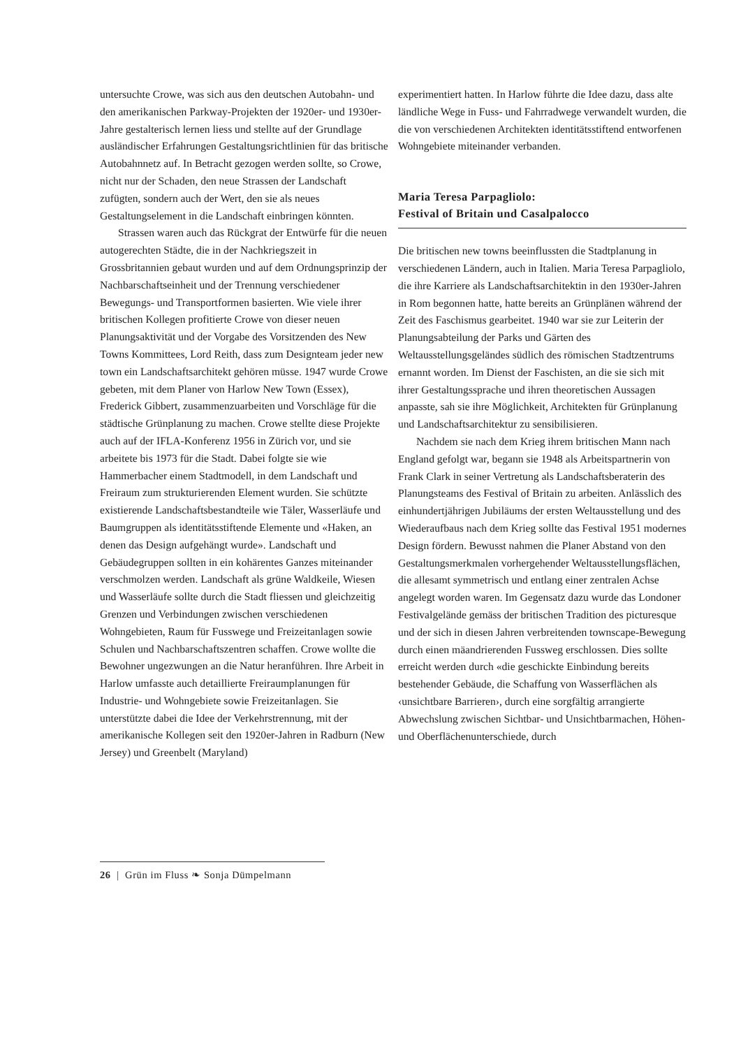untersuchte Crowe, was sich aus den deutschen Autobahn- und den amerikanischen Parkway-Projekten der 1920er- und 1930er-Jahre gestalterisch lernen liess und stellte auf der Grundlage ausländischer Erfahrungen Gestaltungsrichtlinien für das britische Autobahnnetz auf. In Betracht gezogen werden sollte, so Crowe, nicht nur der Schaden, den neue Strassen der Landschaft zufügten, sondern auch der Wert, den sie als neues Gestaltungselement in die Landschaft einbringen könnten.
Strassen waren auch das Rückgrat der Entwürfe für die neuen autogerechten Städte, die in der Nachkriegszeit in Grossbritannien gebaut wurden und auf dem Ordnungsprinzip der Nachbarschaftseinheit und der Trennung verschiedener Bewegungs- und Transportformen basierten. Wie viele ihrer britischen Kollegen profitierte Crowe von dieser neuen Planungsaktivität und der Vorgabe des Vorsitzenden des New Towns Kommittees, Lord Reith, dass zum Designteam jeder new town ein Landschaftsarchitekt gehören müsse. 1947 wurde Crowe gebeten, mit dem Planer von Harlow New Town (Essex), Frederick Gibbert, zusammenzuarbeiten und Vorschläge für die städtische Grünplanung zu machen. Crowe stellte diese Projekte auch auf der IFLA-Konferenz 1956 in Zürich vor, und sie arbeitete bis 1973 für die Stadt. Dabei folgte sie wie Hammerbacher einem Stadtmodell, in dem Landschaft und Freiraum zum strukturierenden Element wurden. Sie schützte existierende Landschaftsbestandteile wie Täler, Wasserläufe und Baumgruppen als identitätsstiftende Elemente und «Haken, an denen das Design aufgehängt wurde». Landschaft und Gebäudegruppen sollten in ein kohärentes Ganzes miteinander verschmolzen werden. Landschaft als grüne Waldkeile, Wiesen und Wasserläufe sollte durch die Stadt fliessen und gleichzeitig Grenzen und Verbindungen zwischen verschiedenen Wohngebieten, Raum für Fusswege und Freizeitanlagen sowie Schulen und Nachbarschaftszentren schaffen. Crowe wollte die Bewohner ungezwungen an die Natur heranführen. Ihre Arbeit in Harlow umfasste auch detaillierte Freiraumplanungen für Industrie- und Wohngebiete sowie Freizeitanlagen. Sie unterstützte dabei die Idee der Verkehrstrennung, mit der amerikanische Kollegen seit den 1920er-Jahren in Radburn (New Jersey) und Greenbelt (Maryland)
experimentiert hatten. In Harlow führte die Idee dazu, dass alte ländliche Wege in Fuss- und Fahrradwege verwandelt wurden, die die von verschiedenen Architekten identitätsstiftend entworfenen Wohngebiete miteinander verbanden.
Maria Teresa Parpagliolo:
Festival of Britain und Casalpalocco
Die britischen new towns beeinflussten die Stadtplanung in verschiedenen Ländern, auch in Italien. Maria Teresa Parpagliolo, die ihre Karriere als Landschaftsarchitektin in den 1930er-Jahren in Rom begonnen hatte, hatte bereits an Grünplänen während der Zeit des Faschismus gearbeitet. 1940 war sie zur Leiterin der Planungsabteilung der Parks und Gärten des Weltausstellungsgeländes südlich des römischen Stadtzentrums ernannt worden. Im Dienst der Faschisten, an die sie sich mit ihrer Gestaltungssprache und ihren theoretischen Aussagen anpasste, sah sie ihre Möglichkeit, Architekten für Grünplanung und Landschaftsarchitektur zu sensibilisieren.
Nachdem sie nach dem Krieg ihrem britischen Mann nach England gefolgt war, begann sie 1948 als Arbeitspartnerin von Frank Clark in seiner Vertretung als Landschaftsberaterin des Planungsteams des Festival of Britain zu arbeiten. Anlässlich des einhundertjährigen Jubiläums der ersten Weltausstellung und des Wiederaufbaus nach dem Krieg sollte das Festival 1951 modernes Design fördern. Bewusst nahmen die Planer Abstand von den Gestaltungsmerkmalen vorhergehender Weltausstellungsflächen, die allesamt symmetrisch und entlang einer zentralen Achse angelegt worden waren. Im Gegensatz dazu wurde das Londoner Festivalgelände gemäss der britischen Tradition des picturesque und der sich in diesen Jahren verbreitenden townscape-Bewegung durch einen mäandrierenden Fussweg erschlossen. Dies sollte erreicht werden durch «die geschickte Einbindung bereits bestehender Gebäude, die Schaffung von Wasserflächen als ‹unsichtbare Barrieren›, durch eine sorgfältig arrangierte Abwechslung zwischen Sichtbar- und Unsichtbarmachen, Höhen- und Oberflächenunterschiede, durch
26 | Grün im Fluss ❧ Sonja Dümpelmann